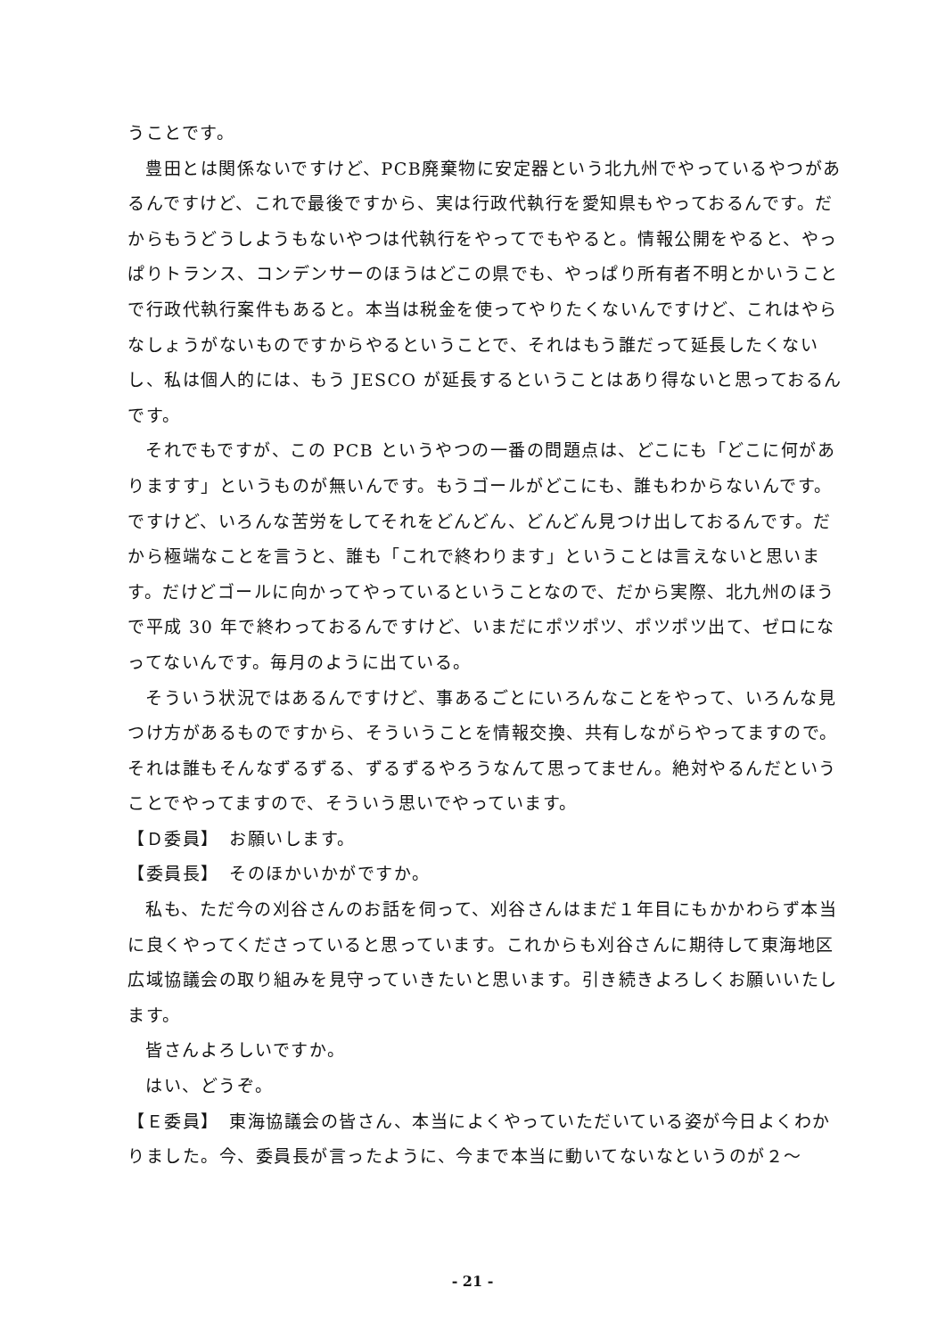うことです。
豊田とは関係ないですけど、PCB廃棄物に安定器という北九州でやっているやつがあるんですけど、これで最後ですから、実は行政代執行を愛知県もやっておるんです。だからもうどうしようもないやつは代執行をやってでもやると。情報公開をやると、やっぱりトランス、コンデンサーのほうはどこの県でも、やっぱり所有者不明とかいうことで行政代執行案件もあると。本当は税金を使ってやりたくないんですけど、これはやらなしょうがないものですからやるということで、それはもう誰だって延長したくないし、私は個人的には、もう JESCO が延長するということはあり得ないと思っておるんです。
それでもですが、この PCB というやつの一番の問題点は、どこにも「どこに何がありますす」というものが無いんです。もうゴールがどこにも、誰もわからないんです。ですけど、いろんな苦労をしてそれをどんどん、どんどん見つけ出しておるんです。だから極端なことを言うと、誰も「これで終わります」ということは言えないと思います。だけどゴールに向かってやっているということなので、だから実際、北九州のほうで平成 30 年で終わっておるんですけど、いまだにポツポツ、ポツポツ出て、ゼロになってないんです。毎月のように出ている。
そういう状況ではあるんですけど、事あるごとにいろんなことをやって、いろんな見つけ方があるものですから、そういうことを情報交換、共有しながらやってますので。それは誰もそんなずるずる、ずるずるやろうなんて思ってません。絶対やるんだということでやってますので、そういう思いでやっています。
【Ｄ委員】　お願いします。
【委員長】　そのほかいかがですか。
私も、ただ今の刈谷さんのお話を伺って、刈谷さんはまだ１年目にもかかわらず本当に良くやってくださっていると思っています。これからも刈谷さんに期待して東海地区広域協議会の取り組みを見守っていきたいと思います。引き続きよろしくお願いいたします。
皆さんよろしいですか。
はい、どうぞ。
【Ｅ委員】　東海協議会の皆さん、本当によくやっていただいている姿が今日よくわかりました。今、委員長が言ったように、今まで本当に動いてないなというのが２～
- 21 -